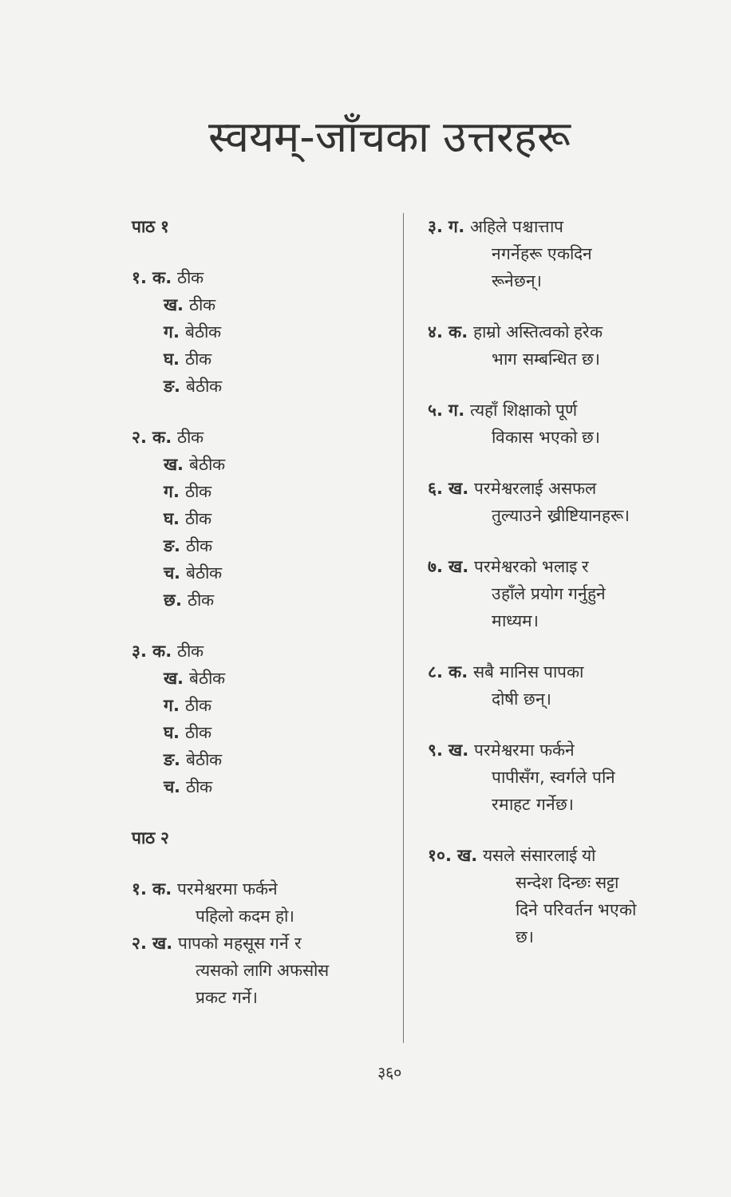स्वयम्-जाँचका उत्तरहरू
पाठ १
१. क. ठीक
ख. ठीक
ग. बेठीक
घ. ठीक
ङ. बेठीक
२. क. ठीक
ख. बेठीक
ग. ठीक
घ. ठीक
ङ. ठीक
च. बेठीक
छ. ठीक
३. क. ठीक
ख. बेठीक
ग. ठीक
घ. ठीक
ङ. बेठीक
च. ठीक
पाठ २
१. क. परमेश्वरमा फर्कने
पहिलो कदम हो।
२. ख. पापको महसूस गर्ने र
त्यसको लागि अफसोस
प्रकट गर्ने।
३. ग. अहिले पश्चात्ताप
नगर्नेहरू एकदिन
रूनेछन्।
४. क. हाम्रो अस्तित्वको हरेक
भाग सम्बन्धित छ।
५. ग. त्यहाँ शिक्षाको पूर्ण
विकास भएको छ।
६. ख. परमेश्वरलाई असफल
तुल्याउने ख्रीष्टियानहरू।
७. ख. परमेश्वरको भलाइ र
उहाँले प्रयोग गर्नुहुने
माध्यम।
८. क. सबै मानिस पापका
दोषी छन्।
९. ख. परमेश्वरमा फर्कने
पापीसँग, स्वर्गले पनि
रमाहट गर्नेछ।
१०. ख. यसले संसारलाई यो
सन्देश दिन्छः सट्टा
दिने परिवर्तन भएको
छ।
३६०